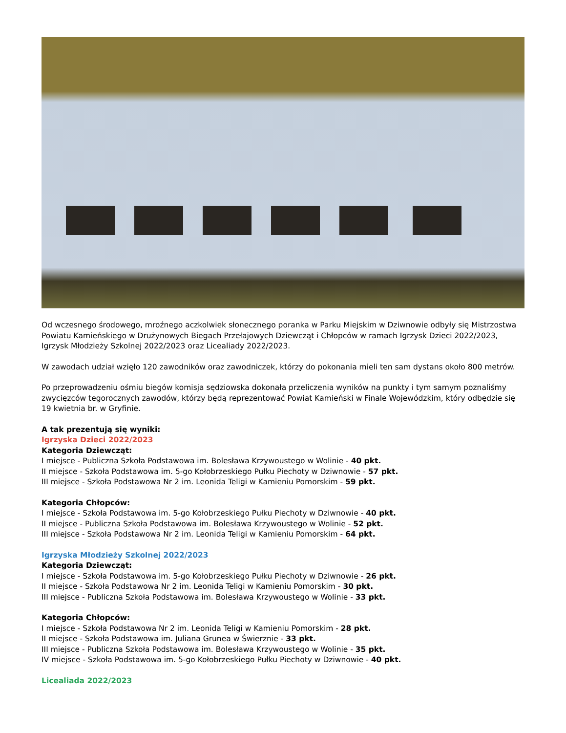Od wczesnego środowego, mroźnego aczkolwiek słonecznego poranka w Parku Miejskim w Dziwnowie odbyły się Mistrzostwa Powiatu Kamieńskiego w Drużynowych Biegach Przełajowych Dziewcząt i Chłopców w ramach Igrzysk Dzieci 2022/2023, Igrzysk Młodzieży Szkolnej 2022/2023 oraz Licealiady 2022/2023.
W zawodach udział wzięło 120 zawodników oraz zawodniczek, którzy do pokonania mieli ten sam dystans około 800 metrów.
Po przeprowadzeniu ośmiu biegów komisja sędziowska dokonała przeliczenia wyników na punkty i tym samym poznaliśmy zwycięzców tegorocznych zawodów, którzy będą reprezentować Powiat Kamieński w Finale Wojewódzkim, który odbędzie się 19 kwietnia br. w Gryfinie.
A tak prezentują się wyniki:
Igrzyska Dzieci 2022/2023
Kategoria Dziewcząt:
I miejsce - Publiczna Szkoła Podstawowa im. Bolesława Krzywoustego w Wolinie - 40 pkt.
II miejsce - Szkoła Podstawowa im. 5-go Kołobrzeskiego Pułku Piechoty w Dziwnowie - 57 pkt.
III miejsce - Szkoła Podstawowa Nr 2 im. Leonida Teligi w Kamieniu Pomorskim - 59 pkt.
Kategoria Chłopców:
I miejsce - Szkoła Podstawowa im. 5-go Kołobrzeskiego Pułku Piechoty w Dziwnowie - 40 pkt.
II miejsce - Publiczna Szkoła Podstawowa im. Bolesława Krzywoustego w Wolinie - 52 pkt.
III miejsce - Szkoła Podstawowa Nr 2 im. Leonida Teligi w Kamieniu Pomorskim - 64 pkt.
Igrzyska Młodzieży Szkolnej 2022/2023
Kategoria Dziewcząt:
I miejsce - Szkoła Podstawowa im. 5-go Kołobrzeskiego Pułku Piechoty w Dziwnowie - 26 pkt.
II miejsce - Szkoła Podstawowa Nr 2 im. Leonida Teligi w Kamieniu Pomorskim - 30 pkt.
III miejsce - Publiczna Szkoła Podstawowa im. Bolesława Krzywoustego w Wolinie - 33 pkt.
Kategoria Chłopców:
I miejsce - Szkoła Podstawowa Nr 2 im. Leonida Teligi w Kamieniu Pomorskim - 28 pkt.
II miejsce - Szkoła Podstawowa im. Juliana Grunea w Świerznie - 33 pkt.
III miejsce - Publiczna Szkoła Podstawowa im. Bolesława Krzywoustego w Wolinie - 35 pkt.
IV miejsce - Szkoła Podstawowa im. 5-go Kołobrzeskiego Pułku Piechoty w Dziwnowie - 40 pkt.
Licealiada 2022/2023